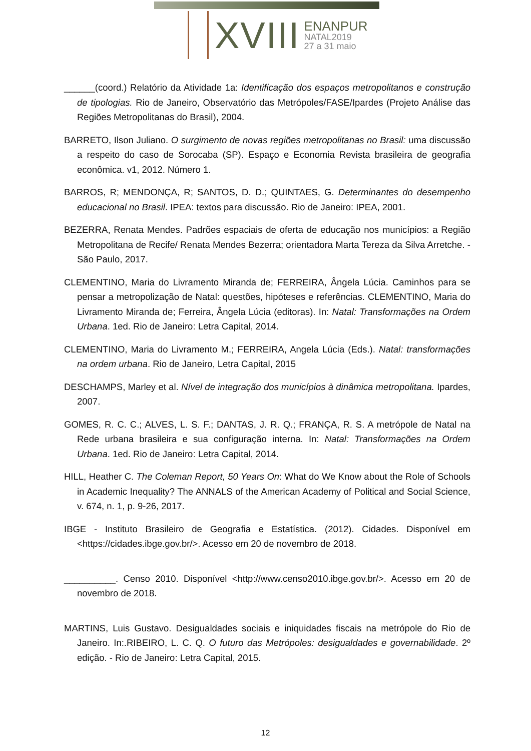XVIII ENANPUR
NATAL2019
27 a 31 maio
______(coord.) Relatório da Atividade 1a: Identificação dos espaços metropolitanos e construção de tipologias. Rio de Janeiro, Observatório das Metrópoles/FASE/Ipardes (Projeto Análise das Regiões Metropolitanas do Brasil), 2004.
BARRETO, Ilson Juliano. O surgimento de novas regiões metropolitanas no Brasil: uma discussão a respeito do caso de Sorocaba (SP). Espaço e Economia Revista brasileira de geografia econômica. v1, 2012. Número 1.
BARROS, R; MENDONÇA, R; SANTOS, D. D.; QUINTAES, G. Determinantes do desempenho educacional no Brasil. IPEA: textos para discussão. Rio de Janeiro: IPEA, 2001.
BEZERRA, Renata Mendes. Padrões espaciais de oferta de educação nos municípios: a Região Metropolitana de Recife/ Renata Mendes Bezerra; orientadora Marta Tereza da Silva Arretche. - São Paulo, 2017.
CLEMENTINO, Maria do Livramento Miranda de; FERREIRA, Ângela Lúcia. Caminhos para se pensar a metropolização de Natal: questões, hipóteses e referências. CLEMENTINO, Maria do Livramento Miranda de; Ferreira, Ângela Lúcia (editoras). In: Natal: Transformações na Ordem Urbana. 1ed. Rio de Janeiro: Letra Capital, 2014.
CLEMENTINO, Maria do Livramento M.; FERREIRA, Angela Lúcia (Eds.). Natal: transformações na ordem urbana. Rio de Janeiro, Letra Capital, 2015
DESCHAMPS, Marley et al. Nível de integração dos municípios à dinâmica metropolitana. Ipardes, 2007.
GOMES, R. C. C.; ALVES, L. S. F.; DANTAS, J. R. Q.; FRANÇA, R. S. A metrópole de Natal na Rede urbana brasileira e sua configuração interna. In: Natal: Transformações na Ordem Urbana. 1ed. Rio de Janeiro: Letra Capital, 2014.
HILL, Heather C. The Coleman Report, 50 Years On: What do We Know about the Role of Schools in Academic Inequality? The ANNALS of the American Academy of Political and Social Science, v. 674, n. 1, p. 9-26, 2017.
IBGE - Instituto Brasileiro de Geografia e Estatística. (2012). Cidades. Disponível em <https://cidades.ibge.gov.br/>. Acesso em 20 de novembro de 2018.
__________. Censo 2010. Disponível <http://www.censo2010.ibge.gov.br/>. Acesso em 20 de novembro de 2018.
MARTINS, Luis Gustavo. Desigualdades sociais e iniquidades fiscais na metrópole do Rio de Janeiro. In:.RIBEIRO, L. C. Q. O futuro das Metrópoles: desigualdades e governabilidade. 2º edição. - Rio de Janeiro: Letra Capital, 2015.
12